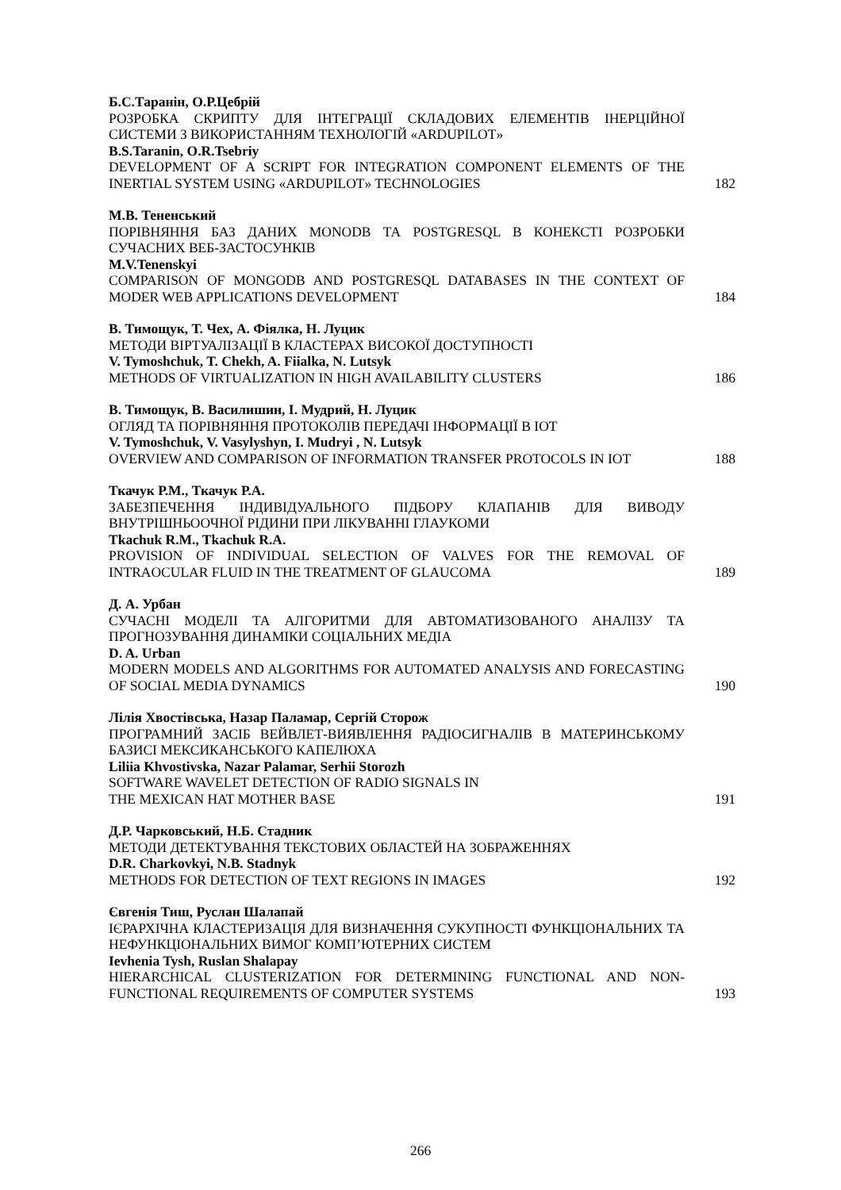Б.С.Таранін, О.Р.Цебрій
РОЗРОБКА СКРИПТУ ДЛЯ ІНТЕГРАЦІЇ СКЛАДОВИХ ЕЛЕМЕНТІВ ІНЕРЦІЙНОЇ СИСТЕМИ З ВИКОРИСТАННЯМ ТЕХНОЛОГІЙ «ARDUPILOT»
B.S.Taranin, O.R.Tsebriy
DEVELOPMENT OF A SCRIPT FOR INTEGRATION COMPONENT ELEMENTS OF THE INERTIAL SYSTEM USING «ARDUPILOT» TECHNOLOGIES
182
М.В. Тененський
ПОРІВНЯННЯ БАЗ ДАНИХ MONODB ТА POSTGRESQL В КОНЕКСТІ РОЗРОБКИ СУЧАСНИХ ВЕБ-ЗАСТОСУНКІВ
M.V.Tenenskyi
COMPARISON OF MONGODB AND POSTGRESQL DATABASES IN THE CONTEXT OF MODER WEB APPLICATIONS DEVELOPMENT
184
В. Тимощук, Т. Чех, А. Фіялка, Н. Луцик
МЕТОДИ ВІРТУАЛІЗАЦІЇ В КЛАСТЕРАХ ВИСОКОЇ ДОСТУПНОСТІ
V. Tymoshchuk, T. Chekh, A. Fiialka, N. Lutsyk
METHODS OF VIRTUALIZATION IN HIGH AVAILABILITY CLUSTERS
186
В. Тимощук, В. Василишин, І. Мудрий, Н. Луцик
ОГЛЯД ТА ПОРІВНЯННЯ ПРОТОКОЛІВ ПЕРЕДАЧІ ІНФОРМАЦІЇ В IOT
V. Tymoshchuk, V. Vasylyshyn, I. Mudryi , N. Lutsyk
OVERVIEW AND COMPARISON OF INFORMATION TRANSFER PROTOCOLS IN IOT
188
Ткачук Р.М., Ткачук Р.А.
ЗАБЕЗПЕЧЕННЯ ІНДИВІДУАЛЬНОГО ПІДБОРУ КЛАПАНІВ ДЛЯ ВИВОДУ ВНУТРІШНЬООЧНОЇ РІДИНИ ПРИ ЛІКУВАННІ ГЛАУКОМИ
Tkachuk R.M., Tkachuk R.A.
PROVISION OF INDIVIDUAL SELECTION OF VALVES FOR THE REMOVAL OF INTRAOCULAR FLUID IN THE TREATMENT OF GLAUCOMA
189
Д. А. Урбан
СУЧАСНІ МОДЕЛІ ТА АЛГОРИТМИ ДЛЯ АВТОМАТИЗОВАНОГО АНАЛІЗУ ТА ПРОГНОЗУВАННЯ ДИНАМІКИ СОЦІАЛЬНИХ МЕДІА
D. A. Urban
MODERN MODELS AND ALGORITHMS FOR AUTOMATED ANALYSIS AND FORECASTING OF SOCIAL MEDIA DYNAMICS
190
Лілія Хвостівська, Назар Паламар, Сергій Сторож
ПРОГРАМНИЙ ЗАСІБ ВЕЙВЛЕТ-ВИЯВЛЕННЯ РАДІОСИГНАЛІВ В МАТЕРИНСЬКОМУ БАЗИСІ МЕКСИКАНСЬКОГО КАПЕЛЮХА
Liliia Khvostivska, Nazar Palamar, Serhii Storozh
SOFTWARE WAVELET DETECTION OF RADIO SIGNALS IN
THE MEXICAN HAT MOTHER BASE
191
Д.Р. Чарковський, Н.Б. Стадник
МЕТОДИ ДЕТЕКТУВАННЯ ТЕКСТОВИХ ОБЛАСТЕЙ НА ЗОБРАЖЕННЯХ
D.R. Charkovkyi, N.B. Stadnyk
METHODS FOR DETECTION OF TEXT REGIONS IN IMAGES
192
Євгенія Тиш, Руслан Шалапай
ІЄРАРХІЧНА КЛАСТЕРИЗАЦІЯ ДЛЯ ВИЗНАЧЕННЯ СУКУПНОСТІ ФУНКЦІОНАЛЬНИХ ТА НЕФУНКЦІОНАЛЬНИХ ВИМОГ КОМП’ЮТЕРНИХ СИСТЕМ
Ievhenia Tysh, Ruslan Shalapay
HIERARCHICAL CLUSTERIZATION FOR DETERMINING FUNCTIONAL AND NON-FUNCTIONAL REQUIREMENTS OF COMPUTER SYSTEMS
193
266